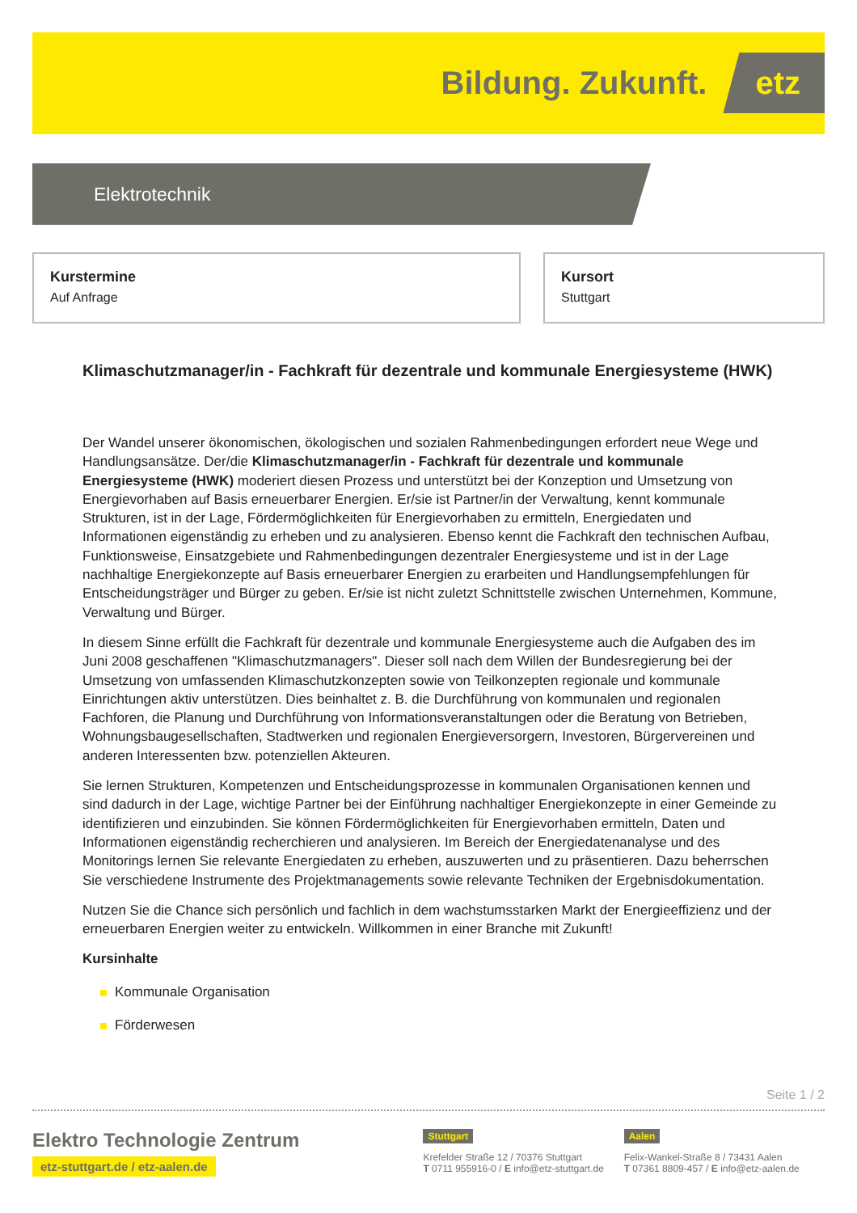Bildung. Zukunft. etz
Elektrotechnik
Kurstermine
Auf Anfrage
Kursort
Stuttgart
Klimaschutzmanager/in - Fachkraft für dezentrale und kommunale Energiesysteme (HWK)
Der Wandel unserer ökonomischen, ökologischen und sozialen Rahmenbedingungen erfordert neue Wege und Handlungsansätze. Der/die Klimaschutzmanager/in - Fachkraft für dezentrale und kommunale Energiesysteme (HWK) moderiert diesen Prozess und unterstützt bei der Konzeption und Umsetzung von Energievorhaben auf Basis erneuerbarer Energien. Er/sie ist Partner/in der Verwaltung, kennt kommunale Strukturen, ist in der Lage, Fördermöglichkeiten für Energievorhaben zu ermitteln, Energiedaten und Informationen eigenständig zu erheben und zu analysieren. Ebenso kennt die Fachkraft den technischen Aufbau, Funktionsweise, Einsatzgebiete und Rahmenbedingungen dezentraler Energiesysteme und ist in der Lage nachhaltige Energiekonzepte auf Basis erneuerbarer Energien zu erarbeiten und Handlungsempfehlungen für Entscheidungsträger und Bürger zu geben. Er/sie ist nicht zuletzt Schnittstelle zwischen Unternehmen, Kommune, Verwaltung und Bürger.
In diesem Sinne erfüllt die Fachkraft für dezentrale und kommunale Energiesysteme auch die Aufgaben des im Juni 2008 geschaffenen "Klimaschutzmanagers". Dieser soll nach dem Willen der Bundesregierung bei der Umsetzung von umfassenden Klimaschutzkonzepten sowie von Teilkonzepten regionale und kommunale Einrichtungen aktiv unterstützen. Dies beinhaltet z. B. die Durchführung von kommunalen und regionalen Fachforen, die Planung und Durchführung von Informationsveranstaltungen oder die Beratung von Betrieben, Wohnungsbaugesellschaften, Stadtwerken und regionalen Energieversorgern, Investoren, Bürgervereinen und anderen Interessenten bzw. potenziellen Akteuren.
Sie lernen Strukturen, Kompetenzen und Entscheidungsprozesse in kommunalen Organisationen kennen und sind dadurch in der Lage, wichtige Partner bei der Einführung nachhaltiger Energiekonzepte in einer Gemeinde zu identifizieren und einzubinden. Sie können Fördermöglichkeiten für Energievorhaben ermitteln, Daten und Informationen eigenständig recherchieren und analysieren. Im Bereich der Energiedatenanalyse und des Monitorings lernen Sie relevante Energiedaten zu erheben, auszuwerten und zu präsentieren. Dazu beherrschen Sie verschiedene Instrumente des Projektmanagements sowie relevante Techniken der Ergebnisdokumentation.
Nutzen Sie die Chance sich persönlich und fachlich in dem wachstumsstarken Markt der Energieeffizienz und der erneuerbaren Energien weiter zu entwickeln. Willkommen in einer Branche mit Zukunft!
Kursinhalte
Kommunale Organisation
Förderwesen
Seite 1 / 2
Elektro Technologie Zentrum
etz-stuttgart.de / etz-aalen.de
Stuttgart
Krefelder Straße 12 / 70376 Stuttgart
T 0711 955916-0 / E info@etz-stuttgart.de
Aalen
Felix-Wankel-Straße 8 / 73431 Aalen
T 07361 8809-457 / E info@etz-aalen.de